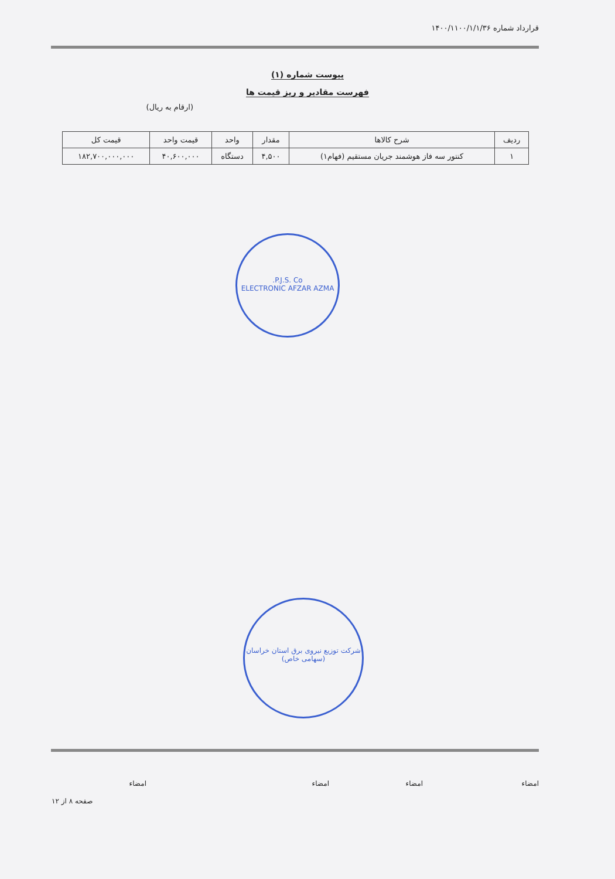قرارداد شماره ۱۴۰۰/۱۱۰۰/۱/۱/۳۶
پیوست شماره (۱)
فهرست مقادیر و ریز قیمت ها
(ارقام به ریال)
| ردیف | شرح کالاها | مقدار | واحد | قیمت واحد | قیمت کل |
| --- | --- | --- | --- | --- | --- |
| ۱ | کنتور سه فاز هوشمند جریان مستقیم (فهام۱) | ۴,۵۰۰ | دستگاه | ۴۰,۶۰۰,۰۰۰ | ۱۸۲,۷۰۰,۰۰۰,۰۰۰ |
P.J.S. Co.
ELECTRONIC AFZAR AZMA
شرکت توزیع نیروی برق استان خراسان
(سهامی خاص)
امضاء امضاء امضاء امضاء
صفحه ۸ از ۱۲